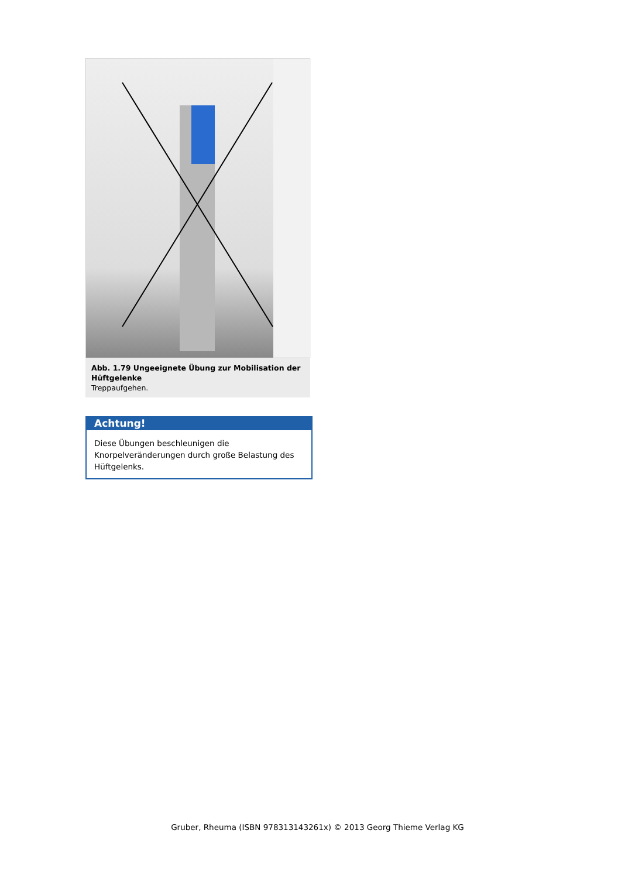Abb. 1.79 Ungeeignete Übung zur Mobilisation der Hüft­gelenke
Treppaufgehen.
Achtung!
Diese Übungen beschleunigen die Knorpelveränderun­gen durch große Belastung des Hüftgelenks.
Gruber, Rheuma (ISBN 978313143261x) © 2013 Georg Thieme Verlag KG